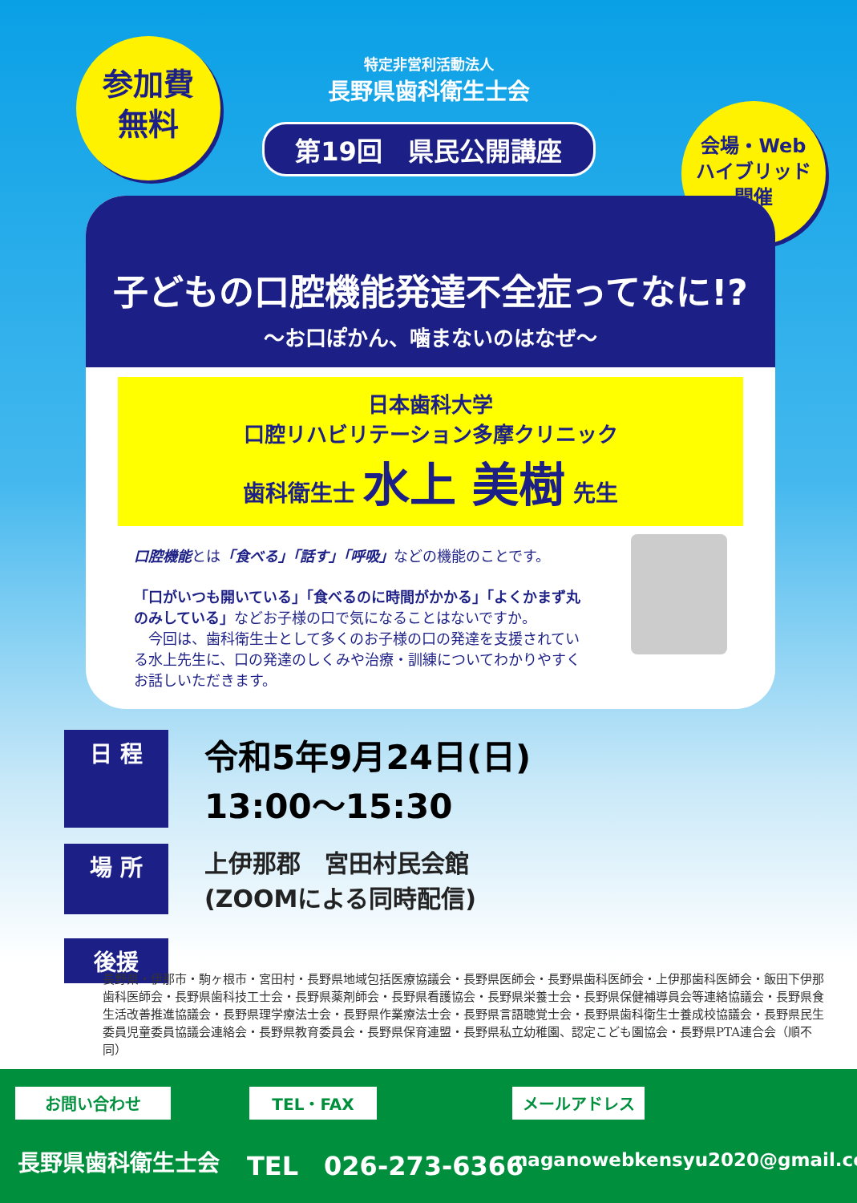特定非営利活動法人
長野県歯科衛生士会
第19回　県民公開講座
参加費
無料
会場・Web
ハイブリッド
開催
子どもの口腔機能発達不全症ってなに!?
～お口ぽかん、噛まないのはなぜ～
日本歯科大学
口腔リハビリテーション多摩クリニック
歯科衛生士 水上 美樹 先生
口腔機能とは「食べる」「話す」「呼吸」などの機能のことです。
「口がいつも開いている」「食べるのに時間がかかる」「よくかまず丸のみしている」などお子様の口で気になることはないですか。
　今回は、歯科衛生士として多くのお子様の口の発達を支援されている水上先生に、口の発達のしくみや治療・訓練についてわかりやすくお話しいただきます。
日 程
令和5年9月24日(日)
13:00～15:30
場 所
上伊那郡　宮田村民会館
(ZOOMによる同時配信)
後援
長野県・伊那市・駒ヶ根市・宮田村・長野県地域包括医療協議会・長野県医師会・長野県歯科医師会・上伊那歯科医師会・飯田下伊那歯科医師会・長野県歯科技工士会・長野県薬剤師会・長野県看護協会・長野県栄養士会・長野県保健補導員会等連絡協議会・長野県食生活改善推進協議会・長野県理学療法士会・長野県作業療法士会・長野県言語聴覚士会・長野県歯科衛生士養成校協議会・長野県民生委員児童委員協議会連絡会・長野県教育委員会・長野県保育連盟・長野県私立幼稚園、認定こども園協会・長野県PTA連合会（順不同）
お問い合わせ TEL・FAX メールアドレス
長野県歯科衛生士会 TEL　026-273-6366 naganowebkensyu2020@gmail.com